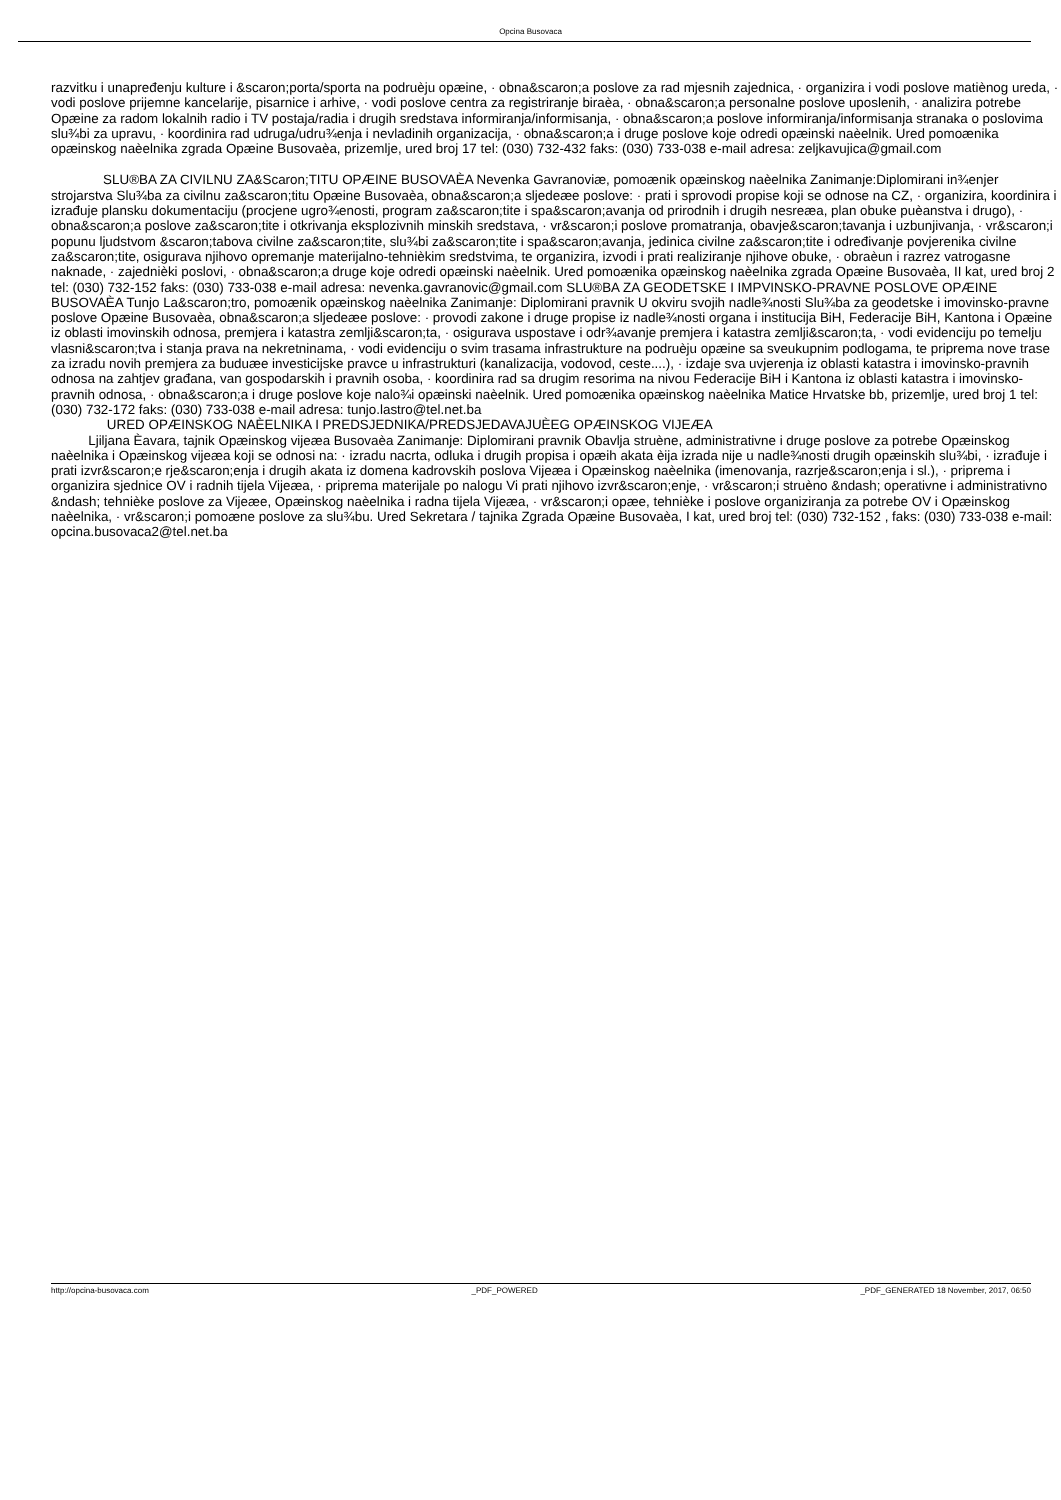Opcina Busovaca
razvitku i unapređenju kulture i &scaron;porta/sporta na podruèju opæine, · obna&scaron;a poslove za rad mjesnih zajednica, · organizira i vodi poslove matiènog ureda, · vodi poslove prijemne kancelarije, pisarnice i arhive, · vodi poslove centra za registriranje biraèa, · obna&scaron;a personalne poslove uposlenih, · analizira potrebe Opæine za radom lokalnih radio i TV postaja/radia i drugih sredstava informiranja/informisanja, · obna&scaron;a poslove informiranja/informisanja stranaka o poslovima slu¾bi za upravu, · koordinira rad udruga/udru¾enja i nevladinih organizacija, · obna&scaron;a i druge poslove koje odredi opæinski naèelnik. Ured pomoænika opæinskog naèelnika zgrada Opæine Busovaèa, prizemlje, ured broj 17 tel: (030) 732-432 faks: (030) 733-038 e-mail adresa: zeljkavujica@gmail.com
SLU®BA ZA CIVILNU ZA&Scaron;TITU OPÆINE BUSOVAÈA Nevenka Gavranoviæ, pomoænik opæinskog naèelnika Zanimanje:Diplomirani in¾enjer strojarstva Slu¾ba za civilnu za&scaron;titu Opæine Busovaèa, obna&scaron;a sljedeæe poslove: · prati i sprovodi propise koji se odnose na CZ, · organizira, koordinira i izrađuje plansku dokumentaciju (procjene ugro¾enosti, program za&scaron;tite i spa&scaron;avanja od prirodnih i drugih nesreæa, plan obuke puèanstva i drugo), · obna&scaron;a poslove za&scaron;tite i otkrivanja eksplozivnih minskih sredstava, · vr&scaron;i poslove promatranja, obavje&scaron;tavanja i uzbunjivanja, · vr&scaron;i popunu ljudstvom &scaron;tabova civilne za&scaron;tite, slu¾bi za&scaron;tite i spa&scaron;avanja, jedinica civilne za&scaron;tite i određivanje povjerenika civilne za&scaron;tite, osigurava njihovo opremanje materijalno-tehnièkim sredstvima, te organizira, izvodi i prati realiziranje njihove obuke, · obraèun i razrez vatrogasne naknade, · zajednièki poslovi, · obna&scaron;a druge koje odredi opæinski naèelnik. Ured pomoænika opæinskog naèelnika zgrada Opæine Busovaèa, II kat, ured broj 2 tel: (030) 732-152 faks: (030) 733-038 e-mail adresa: nevenka.gavranovic@gmail.com SLU®BA ZA GEODETSKE I IMPVINSKO-PRAVNE POSLOVE OPÆINE BUSOVAÈA Tunjo La&scaron;tro, pomoænik opæinskog naèelnika Zanimanje: Diplomirani pravnik U okviru svojih nadle¾nosti Slu¾ba za geodetske i imovinsko-pravne poslove Opæine Busovaèa, obna&scaron;a sljedeæe poslove: · provodi zakone i druge propise iz nadle¾nosti organa i institucija BiH, Federacije BiH, Kantona i Opæine iz oblasti imovinskih odnosa, premjera i katastra zemlji&scaron;ta, · osigurava uspostave i odr¾avanje premjera i katastra zemlji&scaron;ta, · vodi evidenciju po temelju vlasni&scaron;tva i stanja prava na nekretninama, · vodi evidenciju o svim trasama infrastrukture na podruèju opæine sa sveukupnim podlogama, te priprema nove trase za izradu novih premjera za buduæe investicijske pravce u infrastrukturi (kanalizacija, vodovod, ceste....), · izdaje sva uvjerenja iz oblasti katastra i imovinsko-pravnih odnosa na zahtjev građana, van gospodarskih i pravnih osoba, · koordinira rad sa drugim resorima na nivou Federacije BiH i Kantona iz oblasti katastra i imovinsko-pravnih odnosa, · obna&scaron;a i druge poslove koje nalo¾i opæinski naèelnik. Ured pomoænika opæinskog naèelnika Matice Hrvatske bb, prizemlje, ured broj 1 tel: (030) 732-172 faks: (030) 733-038 e-mail adresa: tunjo.lastro@tel.net.ba
URED OPÆINSKOG NAÈELNIKA I PREDSJEDNIKA/PREDSJEDAVAJUÈEG OPÆINSKOG VIJEÆA
Ljiljana Èavara, tajnik Opæinskog vijeæa Busovaèa Zanimanje: Diplomirani pravnik Obavlja struène, administrativne i druge poslove za potrebe Opæinskog naèelnika i Opæinskog vijeæa koji se odnosi na: · izradu nacrta, odluka i drugih propisa i opæih akata èija izrada nije u nadle¾nosti drugih opæinskih slu¾bi, · izrađuje i prati izvr&scaron;e rje&scaron;enja i drugih akata iz domena kadrovskih poslova Vijeæa i Opæinskog naèelnika (imenovanja, razrje&scaron;enja i sl.), · priprema i organizira sjednice OV i radnih tijela Vijeæa, · priprema materijale po nalogu Vi prati njihovo izvr&scaron;enje, · vr&scaron;i struèno &ndash; operativne i administrativno &ndash; tehnièke poslove za Vijeæe, Opæinskog naèelnika i radna tijela Vijeæa, · vr&scaron;i opæe, tehnièke i poslove organiziranja za potrebe OV i Opæinskog naèelnika, · vr&scaron;i pomoæne poslove za slu¾bu. Ured Sekretara / tajnika Zgrada Opæine Busovaèa, I kat, ured broj tel: (030) 732-152 , faks: (030) 733-038 e-mail: opcina.busovaca2@tel.net.ba
http://opcina-busovaca.com _PDF_POWERED _PDF_GENERATED 18 November, 2017, 06:50